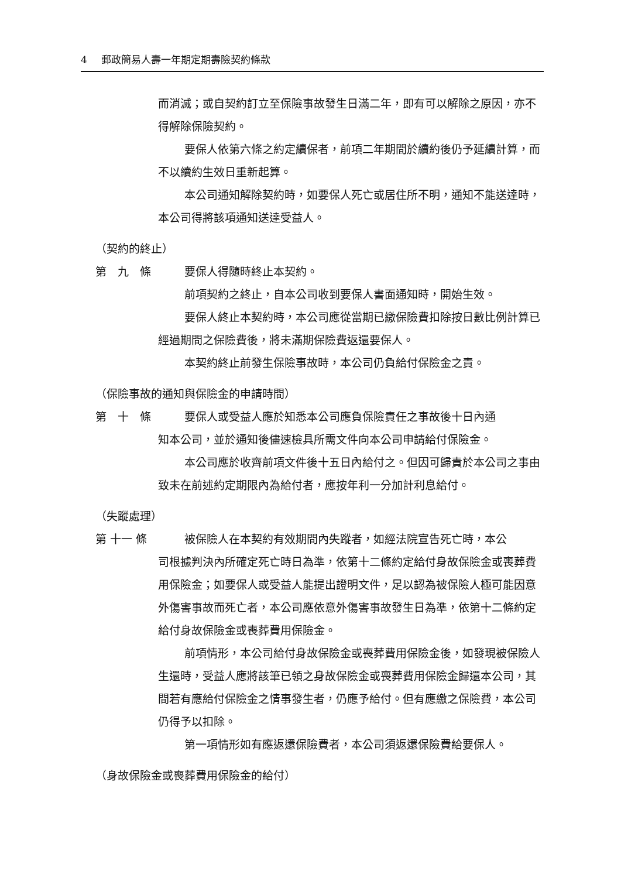4 郵政簡易人壽一年期定期壽險契約條款
而消滅；或自契約訂立至保險事故發生日滿二年，即有可以解除之原因，亦不得解除保險契約。
要保人依第六條之約定續保者，前項二年期間於續約後仍予延續計算，而不以續約生效日重新起算。
本公司通知解除契約時，如要保人死亡或居住所不明，通知不能送達時，本公司得將該項通知送達受益人。
（契約的終止）
第　九　條 要保人得隨時終止本契約。
前項契約之終止，自本公司收到要保人書面通知時，開始生效。
要保人終止本契約時，本公司應從當期已繳保險費扣除按日數比例計算已經過期間之保險費後，將未滿期保險費返還要保人。
本契約終止前發生保險事故時，本公司仍負給付保險金之責。
（保險事故的通知與保險金的申請時間）
第　十　條 要保人或受益人應於知悉本公司應負保險責任之事故後十日內通
知本公司，並於通知後儘速檢具所需文件向本公司申請給付保險金。
本公司應於收齊前項文件後十五日內給付之。但因可歸責於本公司之事由致未在前述約定期限內為給付者，應按年利一分加計利息給付。
（失蹤處理）
第 十一 條 被保險人在本契約有效期間內失蹤者，如經法院宣告死亡時，本公
司根據判決內所確定死亡時日為準，依第十二條約定給付身故保險金或喪葬費用保險金；如要保人或受益人能提出證明文件，足以認為被保險人極可能因意外傷害事故而死亡者，本公司應依意外傷害事故發生日為準，依第十二條約定給付身故保險金或喪葬費用保險金。
前項情形，本公司給付身故保險金或喪葬費用保險金後，如發現被保險人生還時，受益人應將該筆已領之身故保險金或喪葬費用保險金歸還本公司，其間若有應給付保險金之情事發生者，仍應予給付。但有應繳之保險費，本公司仍得予以扣除。
第一項情形如有應返還保險費者，本公司須返還保險費給要保人。
（身故保險金或喪葬費用保險金的給付）